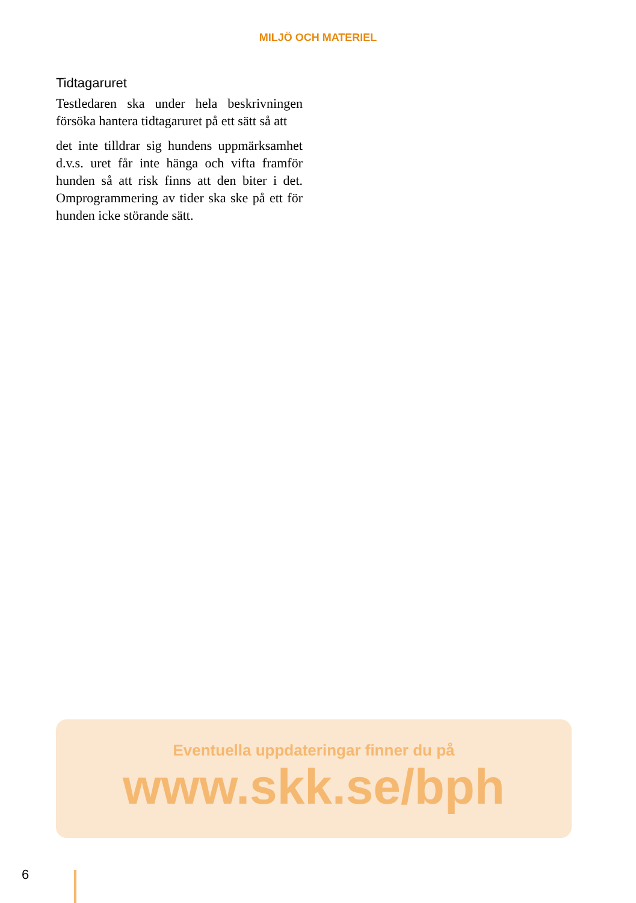MILJÖ OCH MATERIEL
Tidtagaruret
Testledaren ska under hela beskrivningen försöka hantera tidtagaruret på ett sätt så att
det inte tilldrar sig hundens uppmärksamhet d.v.s. uret får inte hänga och vifta framför hunden så att risk finns att den biter i det. Omprogrammering av tider ska ske på ett för hunden icke störande sätt.
Eventuella uppdateringar finner du på
www.skk.se/bph
6